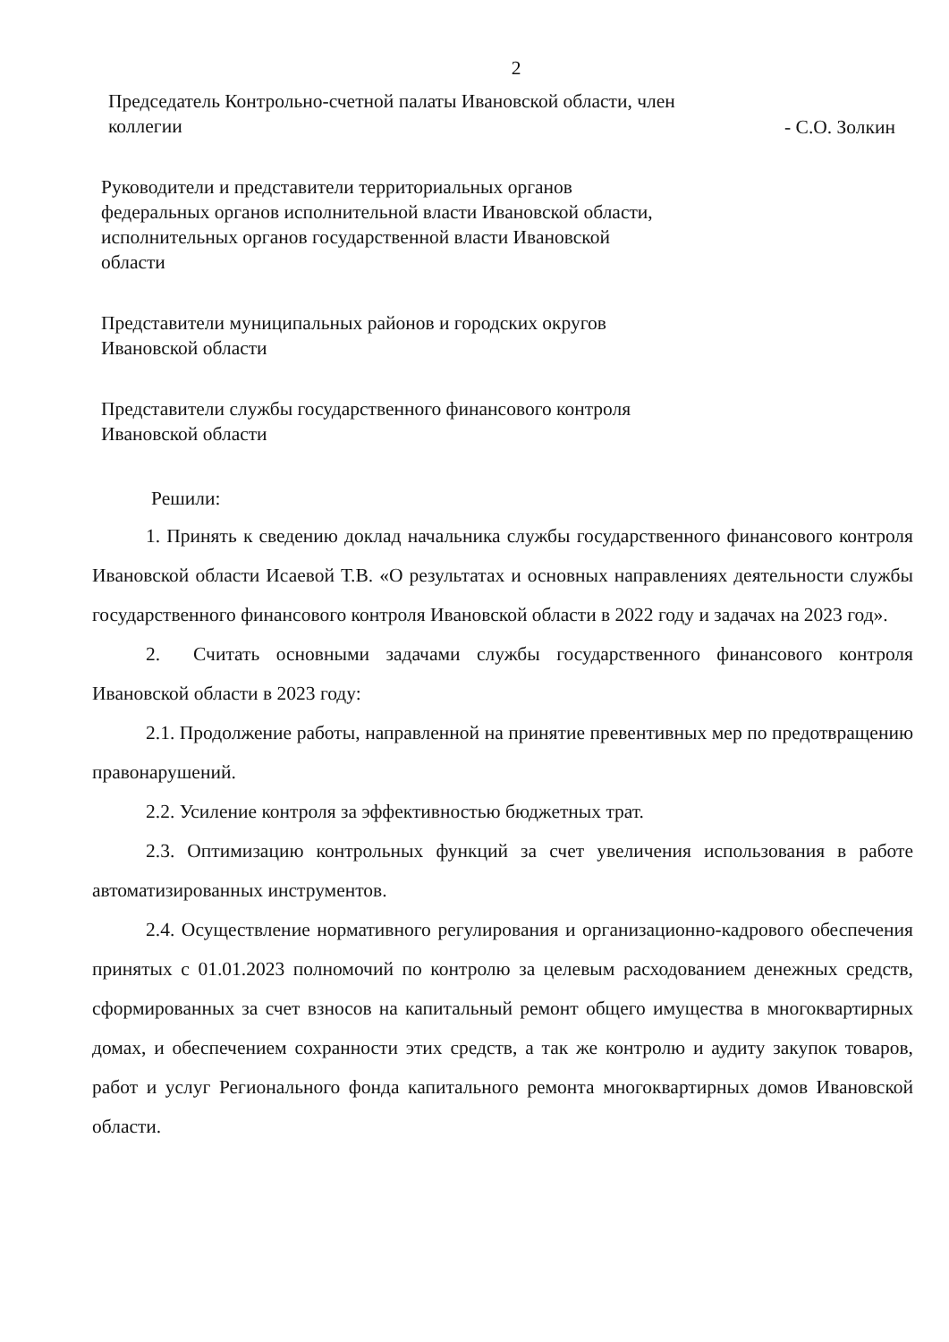2
Председатель Контрольно-счетной палаты Ивановской области, член коллегии
- С.О. Золкин
Руководители и представители территориальных органов федеральных органов исполнительной власти Ивановской области, исполнительных органов государственной власти Ивановской области
Представители муниципальных районов и городских округов Ивановской области
Представители службы государственного финансового контроля Ивановской области
Решили:
1. Принять к сведению доклад начальника службы государственного финансового контроля Ивановской области Исаевой Т.В. «О результатах и основных направлениях деятельности службы государственного финансового контроля Ивановской области в 2022 году и задачах на 2023 год».
2. Считать основными задачами службы государственного финансового контроля Ивановской области в 2023 году:
2.1. Продолжение работы, направленной на принятие превентивных мер по предотвращению правонарушений.
2.2. Усиление контроля за эффективностью бюджетных трат.
2.3. Оптимизацию контрольных функций за счет увеличения использования в работе автоматизированных инструментов.
2.4. Осуществление нормативного регулирования и организационно-кадрового обеспечения принятых с 01.01.2023 полномочий по контролю за целевым расходованием денежных средств, сформированных за счет взносов на капитальный ремонт общего имущества в многоквартирных домах, и обеспечением сохранности этих средств, а так же контролю и аудиту закупок товаров, работ и услуг Регионального фонда капитального ремонта многоквартирных домов Ивановской области.